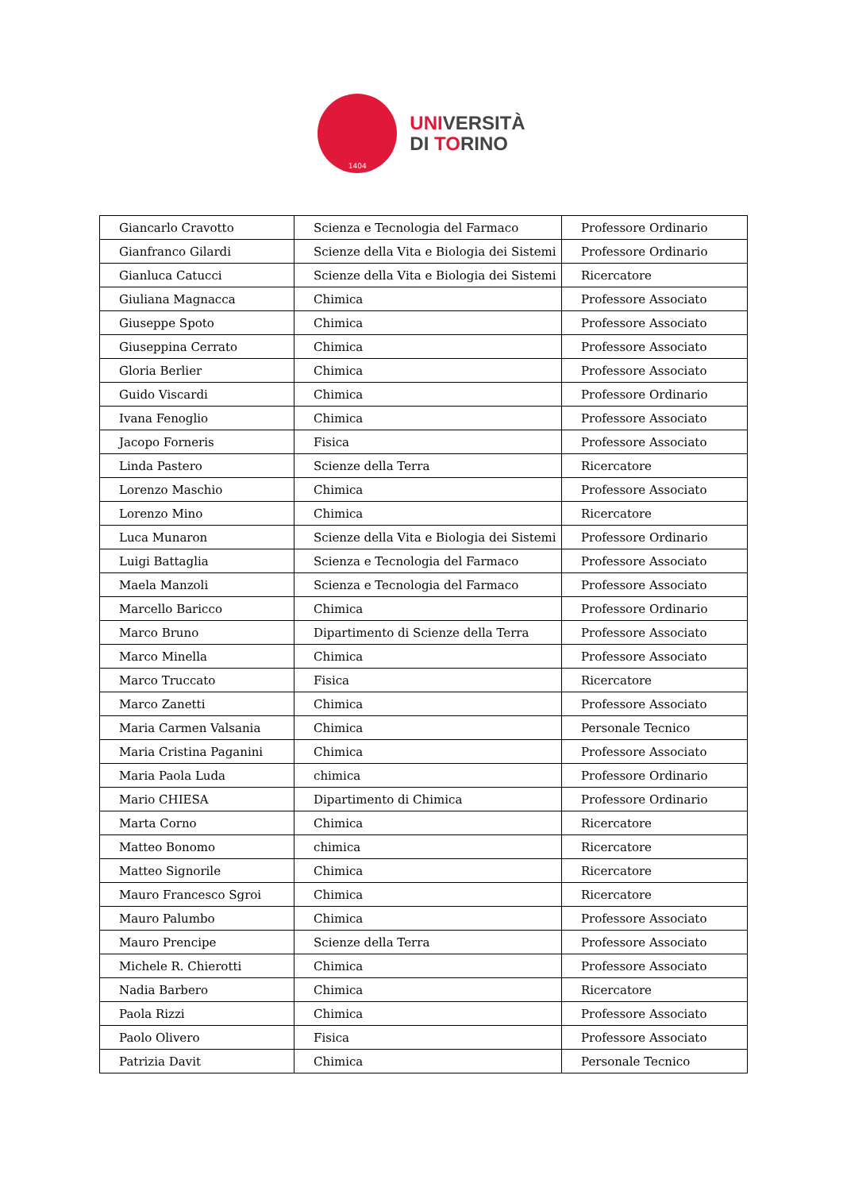1404
UNIVERSITÀ
DI TORINO
| Giancarlo Cravotto | Scienza e Tecnologia del Farmaco | Professore Ordinario |
| Gianfranco Gilardi | Scienze della Vita e Biologia dei Sistemi | Professore Ordinario |
| Gianluca Catucci | Scienze della Vita e Biologia dei Sistemi | Ricercatore |
| Giuliana Magnacca | Chimica | Professore Associato |
| Giuseppe Spoto | Chimica | Professore Associato |
| Giuseppina Cerrato | Chimica | Professore Associato |
| Gloria Berlier | Chimica | Professore Associato |
| Guido Viscardi | Chimica | Professore Ordinario |
| Ivana Fenoglio | Chimica | Professore Associato |
| Jacopo Forneris | Fisica | Professore Associato |
| Linda Pastero | Scienze della Terra | Ricercatore |
| Lorenzo Maschio | Chimica | Professore Associato |
| Lorenzo Mino | Chimica | Ricercatore |
| Luca Munaron | Scienze della Vita e Biologia dei Sistemi | Professore Ordinario |
| Luigi Battaglia | Scienza e Tecnologia del Farmaco | Professore Associato |
| Maela Manzoli | Scienza e Tecnologia del Farmaco | Professore Associato |
| Marcello Baricco | Chimica | Professore Ordinario |
| Marco Bruno | Dipartimento di Scienze della Terra | Professore Associato |
| Marco Minella | Chimica | Professore Associato |
| Marco Truccato | Fisica | Ricercatore |
| Marco Zanetti | Chimica | Professore Associato |
| Maria Carmen Valsania | Chimica | Personale Tecnico |
| Maria Cristina Paganini | Chimica | Professore Associato |
| Maria Paola Luda | chimica | Professore Ordinario |
| Mario CHIESA | Dipartimento di Chimica | Professore Ordinario |
| Marta Corno | Chimica | Ricercatore |
| Matteo Bonomo | chimica | Ricercatore |
| Matteo Signorile | Chimica | Ricercatore |
| Mauro Francesco Sgroi | Chimica | Ricercatore |
| Mauro Palumbo | Chimica | Professore Associato |
| Mauro Prencipe | Scienze della Terra | Professore Associato |
| Michele R. Chierotti | Chimica | Professore Associato |
| Nadia Barbero | Chimica | Ricercatore |
| Paola Rizzi | Chimica | Professore Associato |
| Paolo Olivero | Fisica | Professore Associato |
| Patrizia Davit | Chimica | Personale Tecnico |